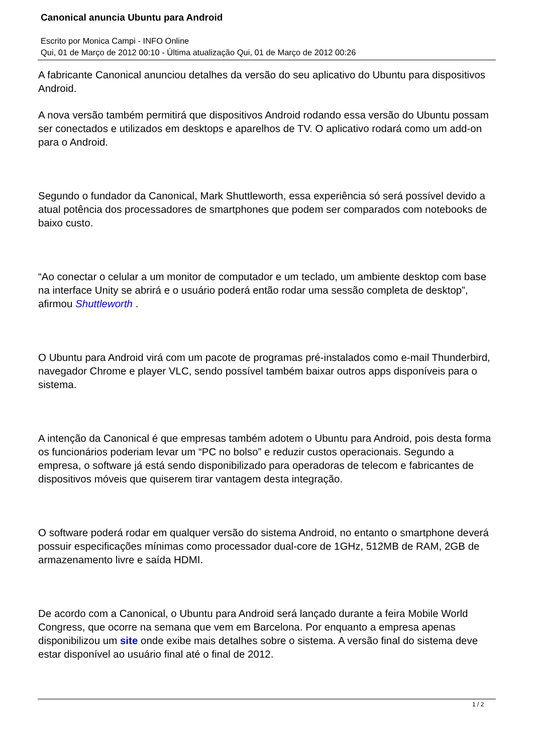Canonical anuncia Ubuntu para Android
Escrito por Monica Campi - INFO Online
Qui, 01 de Março de 2012 00:10 - Última atualização Qui, 01 de Março de 2012 00:26
A fabricante Canonical anunciou detalhes da versão do seu aplicativo do Ubuntu para dispositivos Android.
A nova versão também permitirá que dispositivos Android rodando essa versão do Ubuntu possam ser conectados e utilizados em desktops e aparelhos de TV. O aplicativo rodará como um add-on para o Android.
Segundo o fundador da Canonical, Mark Shuttleworth, essa experiência só será possível devido a atual potência dos processadores de smartphones que podem ser comparados com notebooks de baixo custo.
“Ao conectar o celular a um monitor de computador e um teclado, um ambiente desktop com base na interface Unity se abrirá e o usuário poderá então rodar uma sessão completa de desktop”, afirmou Shuttleworth .
O Ubuntu para Android virá com um pacote de programas pré-instalados como e-mail Thunderbird, navegador Chrome e player VLC, sendo possível também baixar outros apps disponíveis para o sistema.
A intenção da Canonical é que empresas também adotem o Ubuntu para Android, pois desta forma os funcionários poderiam levar um “PC no bolso” e reduzir custos operacionais. Segundo a empresa, o software já está sendo disponibilizado para operadoras de telecom e fabricantes de dispositivos móveis que quiserem tirar vantagem desta integração.
O software poderá rodar em qualquer versão do sistema Android, no entanto o smartphone deverá possuir especificações mínimas como processador dual-core de 1GHz, 512MB de RAM, 2GB de armazenamento livre e saída HDMI.
De acordo com a Canonical, o Ubuntu para Android será lançado durante a feira Mobile World Congress, que ocorre na semana que vem em Barcelona. Por enquanto a empresa apenas disponibilizou um site onde exibe mais detalhes sobre o sistema. A versão final do sistema deve estar disponível ao usuário final até o final de 2012.
1 / 2